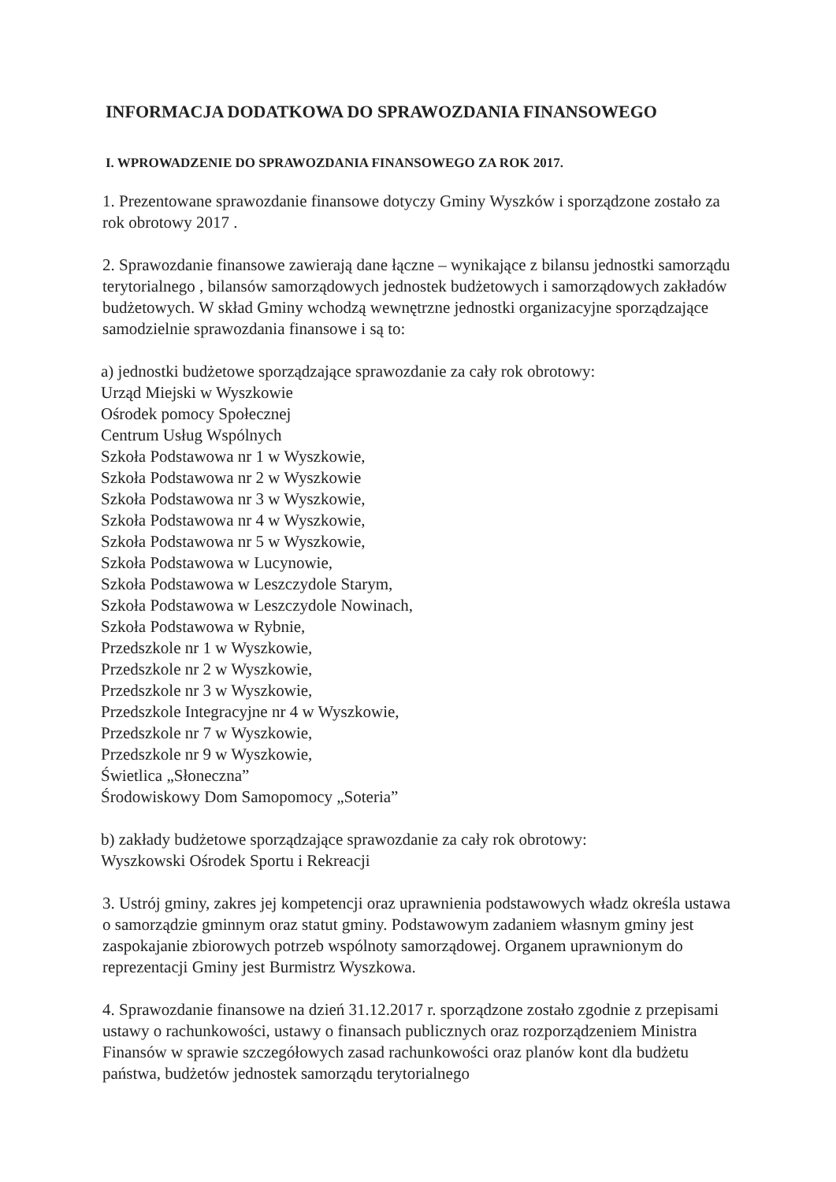INFORMACJA DODATKOWA DO SPRAWOZDANIA FINANSOWEGO
I. WPROWADZENIE DO SPRAWOZDANIA FINANSOWEGO ZA ROK 2017.
1. Prezentowane sprawozdanie finansowe dotyczy Gminy Wyszków i sporządzone zostało za rok obrotowy 2017 .
2. Sprawozdanie finansowe zawierają dane łączne – wynikające z bilansu jednostki samorządu terytorialnego , bilansów samorządowych jednostek budżetowych i samorządowych zakładów budżetowych. W skład Gminy wchodzą wewnętrzne jednostki organizacyjne sporządzające samodzielnie sprawozdania finansowe i są to:
a) jednostki budżetowe sporządzające sprawozdanie za cały rok obrotowy:
Urząd Miejski w Wyszkowie
Ośrodek pomocy Społecznej
Centrum Usług Wspólnych
Szkoła Podstawowa nr 1 w Wyszkowie,
Szkoła Podstawowa nr 2 w Wyszkowie
Szkoła Podstawowa nr 3 w Wyszkowie,
Szkoła Podstawowa nr 4 w Wyszkowie,
Szkoła Podstawowa nr 5 w Wyszkowie,
Szkoła Podstawowa w Lucynowie,
Szkoła Podstawowa w Leszczydole Starym,
Szkoła Podstawowa w Leszczydole Nowinach,
Szkoła Podstawowa w Rybnie,
Przedszkole nr 1 w Wyszkowie,
Przedszkole nr 2 w Wyszkowie,
Przedszkole nr 3 w Wyszkowie,
Przedszkole Integracyjne nr 4 w Wyszkowie,
Przedszkole nr 7 w Wyszkowie,
Przedszkole nr 9 w Wyszkowie,
Świetlica „Słoneczna”
Środowiskowy Dom Samopomocy „Soteria”
b) zakłady budżetowe sporządzające sprawozdanie za cały rok obrotowy:
Wyszkowski Ośrodek Sportu i Rekreacji
3. Ustrój gminy, zakres jej kompetencji oraz uprawnienia podstawowych władz określa ustawa o samorządzie gminnym oraz statut gminy. Podstawowym zadaniem własnym gminy jest zaspokajanie zbiorowych potrzeb wspólnoty samorządowej. Organem uprawnionym do reprezentacji Gminy jest Burmistrz Wyszkowa.
4. Sprawozdanie finansowe na dzień 31.12.2017 r. sporządzone zostało zgodnie z przepisami ustawy o rachunkowości, ustawy o finansach publicznych oraz rozporządzeniem Ministra Finansów w sprawie szczegółowych zasad rachunkowości oraz planów kont dla budżetu państwa, budżetów jednostek samorządu terytorialnego